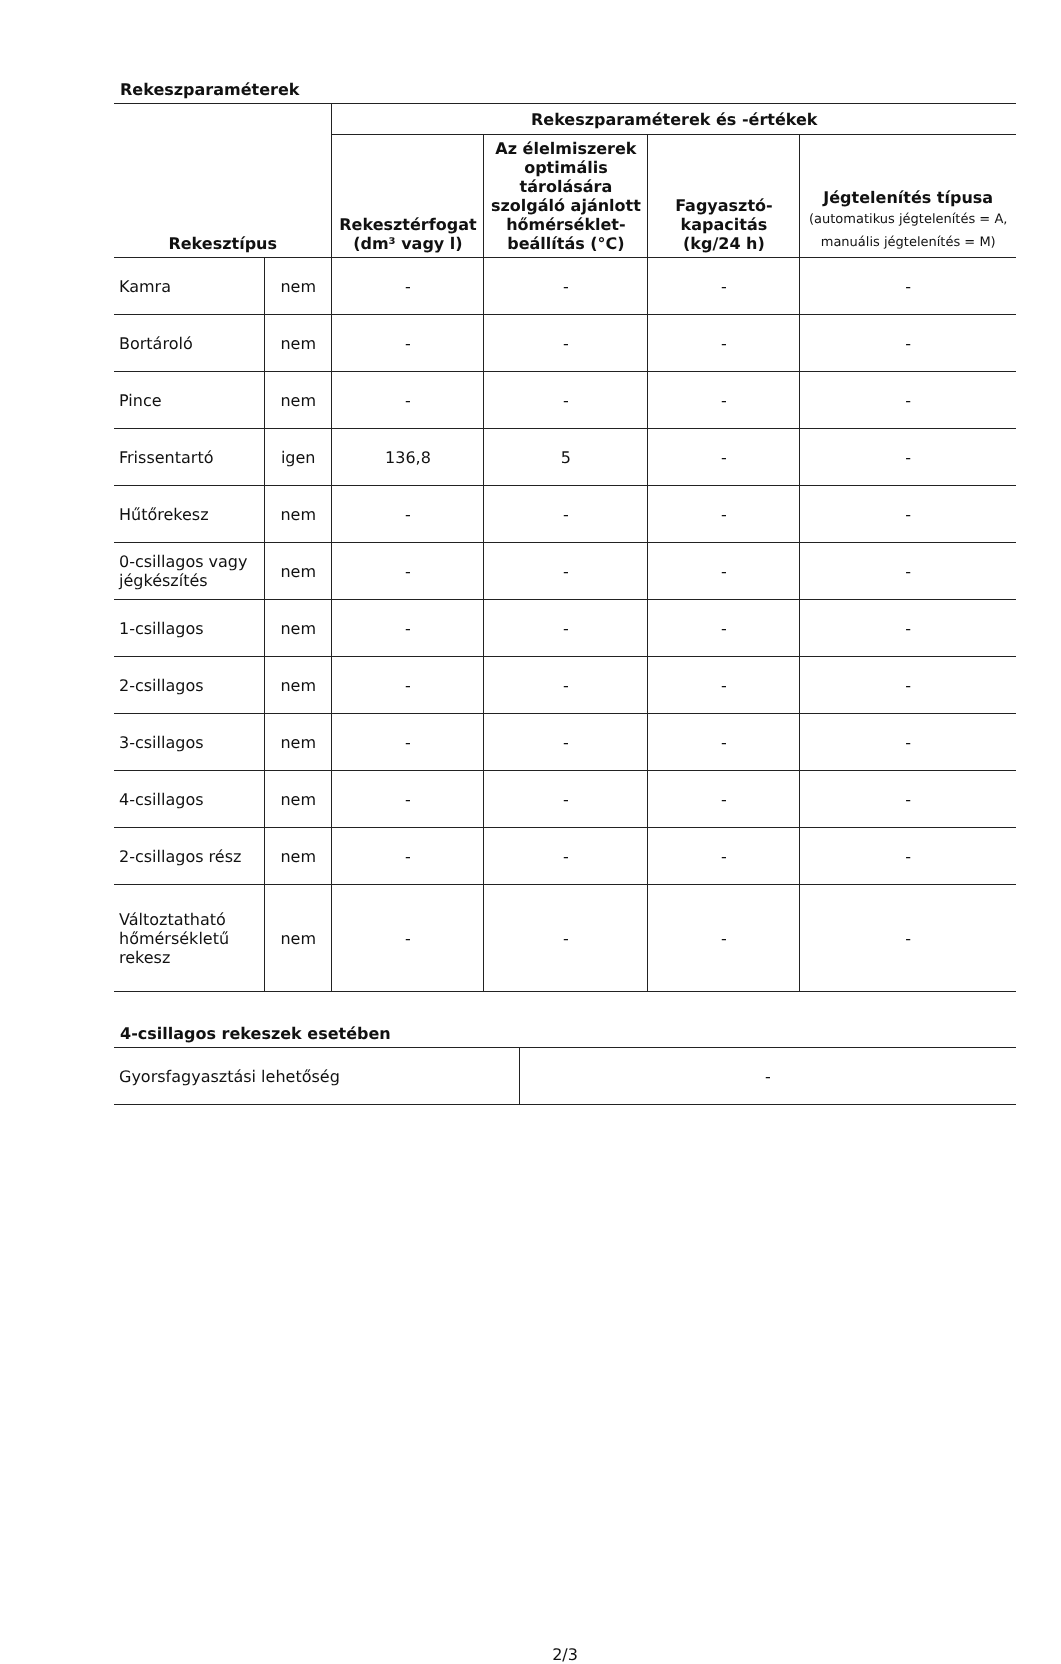Rekeszparaméterek
| Rekesztípus | | Rekeszparaméterek és -értékek | | | |
| --- | --- | --- | --- | --- | --- |
| | | Rekesztérfogat (dm³ vagy l) | Az élelmiszerek optimális tárolására szolgáló ajánlott hőmérséklet-beállítás (°C) | Fagyasztó-kapacitás (kg/24 h) | Jégtelenítés típusa (automatikus jégtelenítés = A, manuális jégtelenítés = M) |
| Kamra | nem | - | - | - | - |
| Bortároló | nem | - | - | - | - |
| Pince | nem | - | - | - | - |
| Frissentartó | igen | 136,8 | 5 | - | - |
| Hűtőrekesz | nem | - | - | - | - |
| 0-csillagos vagy jégkészítés | nem | - | - | - | - |
| 1-csillagos | nem | - | - | - | - |
| 2-csillagos | nem | - | - | - | - |
| 3-csillagos | nem | - | - | - | - |
| 4-csillagos | nem | - | - | - | - |
| 2-csillagos rész | nem | - | - | - | - |
| Változtatható hőmérsékletű rekesz | nem | - | - | - | - |
4-csillagos rekeszek esetében
| Gyorsfagyasztási lehetőség | - |
2/3